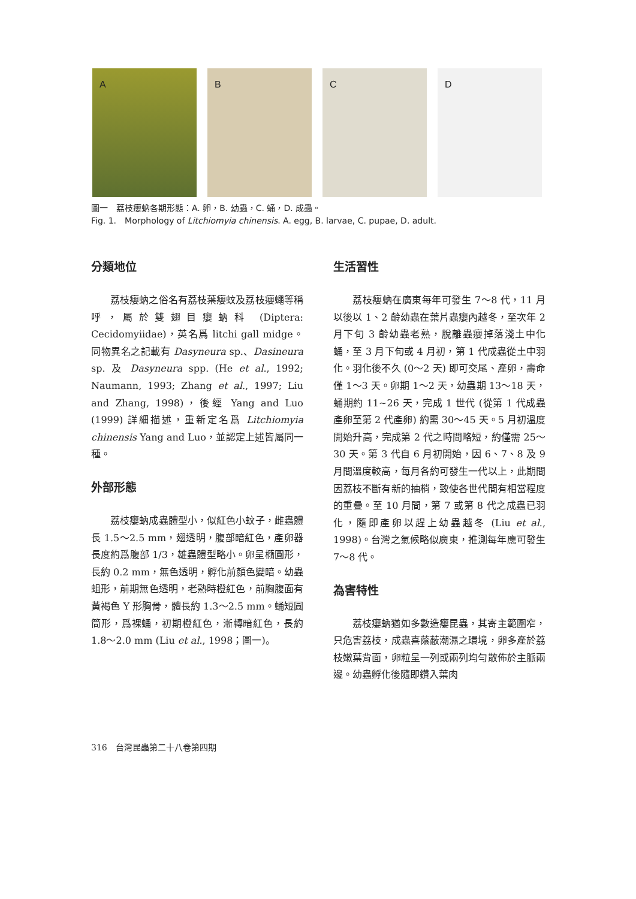A
B
C
D
圖一　荔枝癭蚋各期形態：A. 卵，B. 幼蟲，C. 蛹，D. 成蟲。
Fig. 1.　Morphology of Litchiomyia chinensis. A. egg, B. larvae, C. pupae, D. adult.
分類地位
荔枝癭蚋之俗名有荔枝葉癭蚊及荔枝癭蠅等稱呼，屬於雙翅目癭蚋科 (Diptera: Cecidomyiidae)，英名爲 litchi gall midge。同物異名之記載有 Dasyneura sp.、Dasineura sp. 及 Dasyneura spp. (He et al., 1992; Naumann, 1993; Zhang et al., 1997; Liu and Zhang, 1998)，後經 Yang and Luo (1999) 詳細描述，重新定名爲 Litchiomyia chinensis Yang and Luo，並認定上述皆屬同一種。
外部形態
荔枝癭蚋成蟲體型小，似紅色小蚊子，雌蟲體長 1.5～2.5 mm，翅透明，腹部暗紅色，產卵器長度約爲腹部 1/3，雄蟲體型略小。卵呈橢圓形，長約 0.2 mm，無色透明，孵化前顏色變暗。幼蟲蛆形，前期無色透明，老熟時橙紅色，前胸腹面有黃褐色 Y 形胸骨，體長約 1.3～2.5 mm。蛹短圓筒形，爲裸蛹，初期橙紅色，漸轉暗紅色，長約 1.8～2.0 mm (Liu et al., 1998；圖一)。
生活習性
荔枝癭蚋在廣東每年可發生 7～8 代，11 月以後以 1、2 齡幼蟲在葉片蟲癭內越冬，至次年 2 月下旬 3 齡幼蟲老熟，脫離蟲癭掉落淺土中化蛹，至 3 月下旬或 4 月初，第 1 代成蟲從土中羽化。羽化後不久 (0～2 天) 即可交尾、產卵，壽命僅 1～3 天。卵期 1～2 天，幼蟲期 13～18 天，蛹期約 11~26 天，完成 1 世代 (從第 1 代成蟲產卵至第 2 代產卵) 約需 30～45 天。5 月初溫度開始升高，完成第 2 代之時間略短，約僅需 25～30 天。第 3 代自 6 月初開始，因 6、7、8 及 9 月間溫度較高，每月各約可發生一代以上，此期間因荔枝不斷有新的抽梢，致使各世代間有相當程度的重疊。至 10 月間，第 7 或第 8 代之成蟲已羽化，隨即產卵以趕上幼蟲越冬 (Liu et al., 1998)。台灣之氣候略似廣東，推測每年應可發生 7～8 代。
為害特性
荔枝癭蚋猶如多數造癭昆蟲，其寄主範圍窄，只危害荔枝，成蟲喜蔭蔽潮濕之環境，卵多產於荔枝嫩葉背面，卵粒呈一列或兩列均勻散佈於主脈兩邊。幼蟲孵化後隨即鑽入葉肉
316　台灣昆蟲第二十八卷第四期